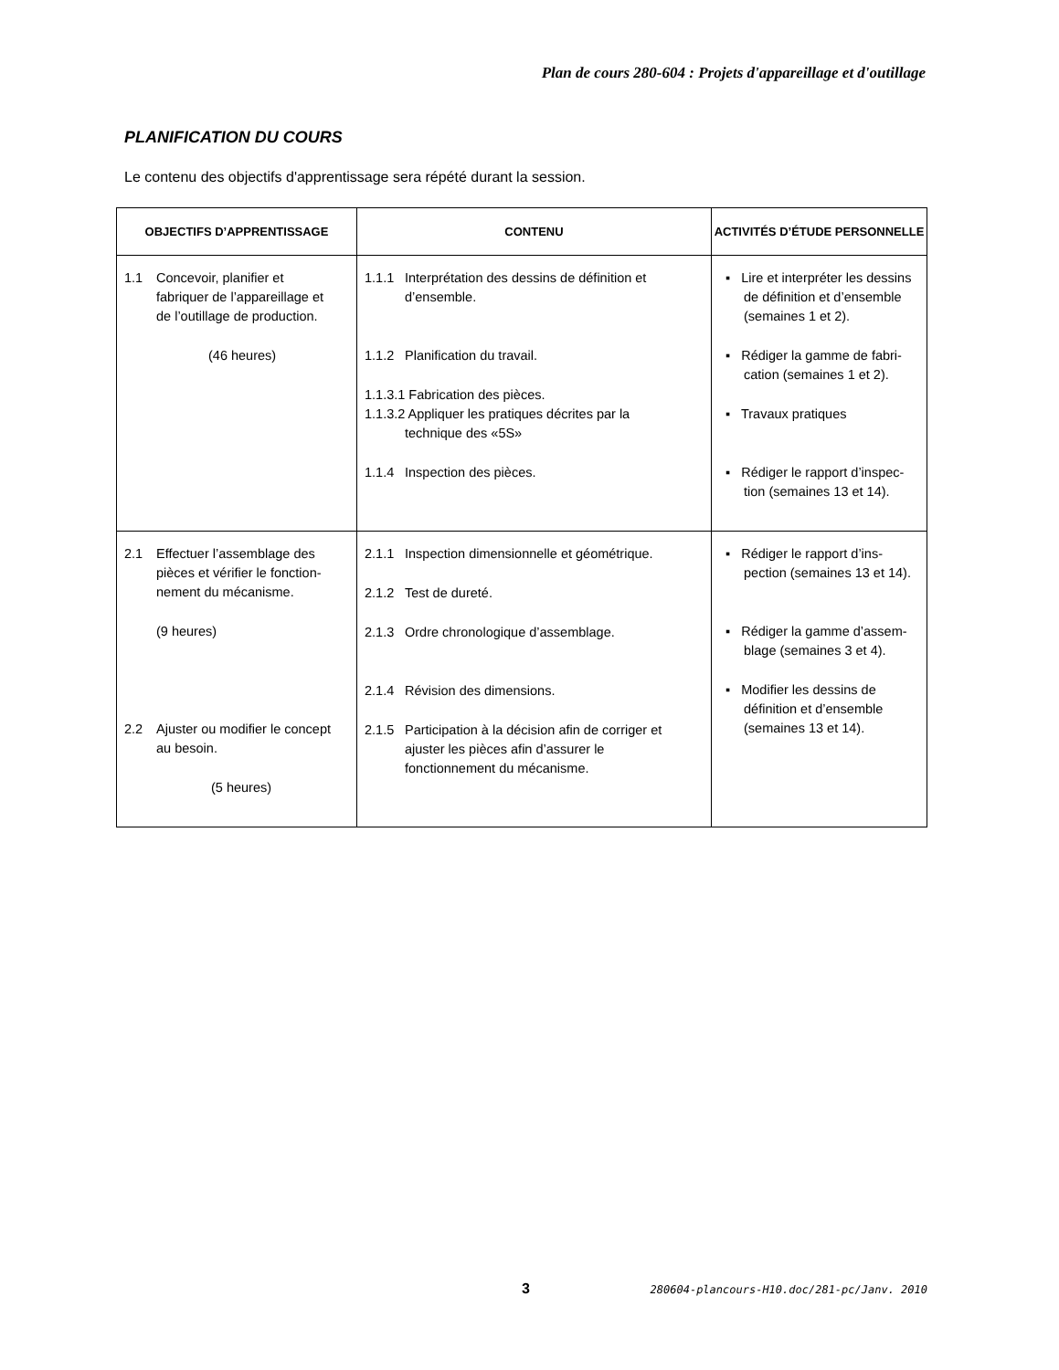Plan de cours 280-604 : Projets d'appareillage et d'outillage
PLANIFICATION DU COURS
Le contenu des objectifs d'apprentissage sera répété durant la session.
| OBJECTIFS D’APPRENTISSAGE | CONTENU | ACTIVITÉS D’ÉTUDE PERSONNELLE |
| --- | --- | --- |
| 1.1 Concevoir, planifier et fabriquer de l’appareillage et de l’outillage de production. (46 heures) | 1.1.1 Interprétation des dessins de définition et d’ensemble. 1.1.2 Planification du travail. 1.1.3.1 Fabrication des pièces. 1.1.3.2 Appliquer les pratiques décrites par la technique des «5S» 1.1.4 Inspection des pièces. | ▪ Lire et interpréter les dessins de définition et d’ensemble (semaines 1 et 2). ▪ Rédiger la gamme de fabri-cation (semaines 1 et 2). ▪ Travaux pratiques ▪ Rédiger le rapport d’inspec-tion (semaines 13 et 14). |
| 2.1 Effectuer l’assemblage des pièces et vérifier le fonction- nement du mécanisme. (9 heures) 2.2 Ajuster ou modifier le concept au besoin. (5 heures) | 2.1.1 Inspection dimensionnelle et géométrique. 2.1.2 Test de dureté. 2.1.3 Ordre chronologique d’assemblage. 2.1.4 Révision des dimensions. 2.1.5 Participation à la décision afin de corriger et ajuster les pièces afin d’assurer le fonctionnement du mécanisme. | ▪ Rédiger le rapport d’ins-pection (semaines 13 et 14). ▪ Rédiger la gamme d’assem-blage (semaines 3 et 4). ▪ Modifier les dessins de définition et d’ensemble (semaines 13 et 14). |
3
280604-plancours-H10.doc/281-pc/Janv. 2010